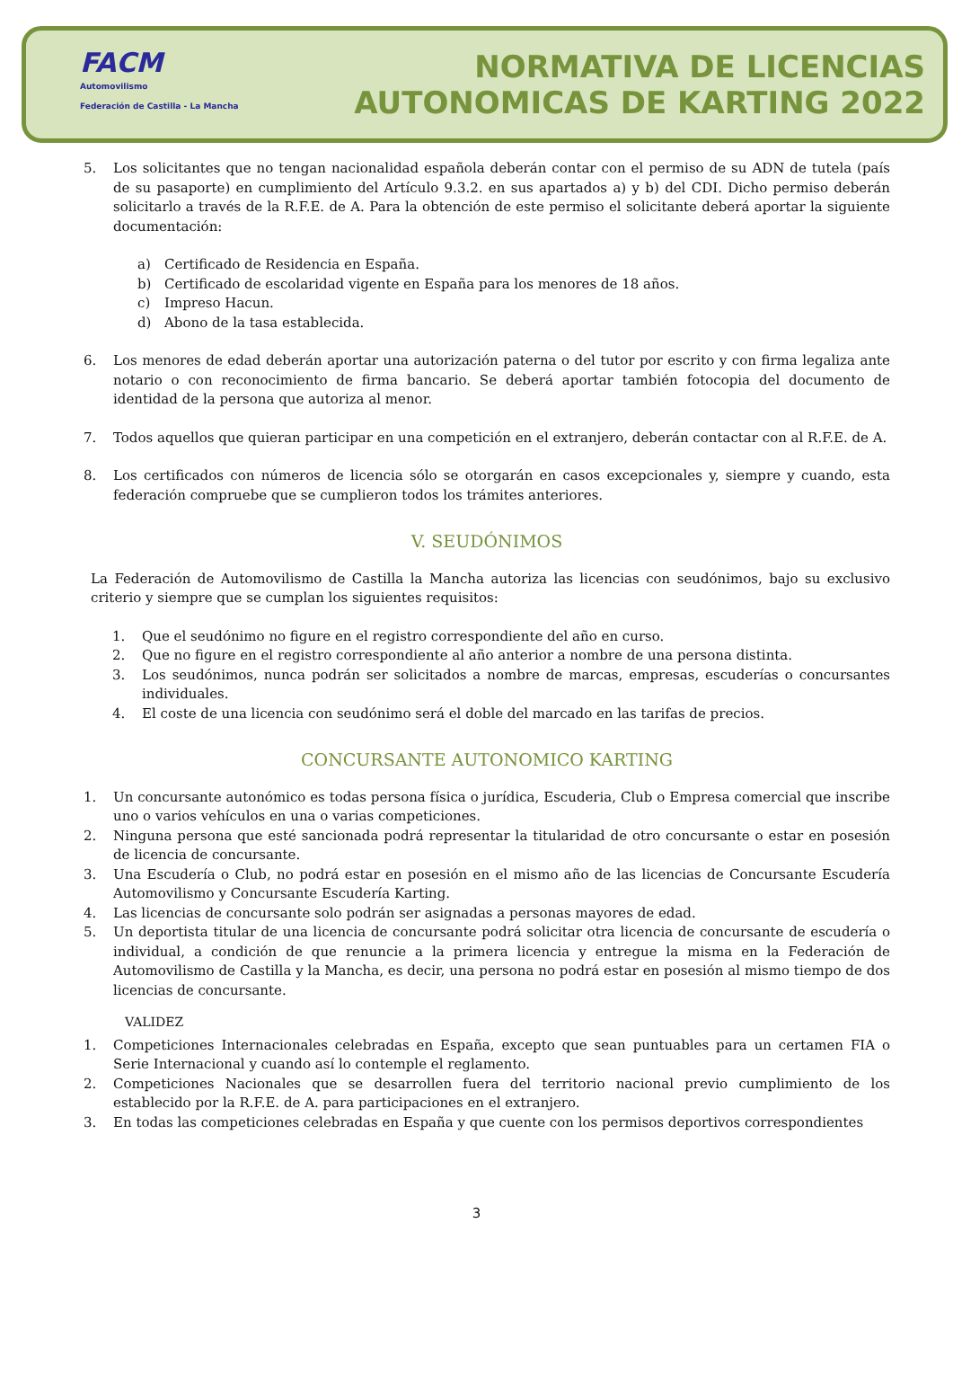FACM
Automovilismo
Federación de Castilla - La Mancha
NORMATIVA DE LICENCIAS
AUTONOMICAS DE KARTING 2022
5. Los solicitantes que no tengan nacionalidad española deberán contar con el permiso de su ADN de tutela (país de su pasaporte) en cumplimiento del Artículo 9.3.2. en sus apartados a) y b) del CDI. Dicho permiso deberán solicitarlo a través de la R.F.E. de A. Para la obtención de este permiso el solicitante deberá aportar la siguiente documentación:
a) Certificado de Residencia en España.
b) Certificado de escolaridad vigente en España para los menores de 18 años.
c) Impreso Hacun.
d) Abono de la tasa establecida.
6. Los menores de edad deberán aportar una autorización paterna o del tutor por escrito y con firma legaliza ante notario o con reconocimiento de firma bancario. Se deberá aportar también fotocopia del documento de identidad de la persona que autoriza al menor.
7. Todos aquellos que quieran participar en una competición en el extranjero, deberán contactar con al R.F.E. de A.
8. Los certificados con números de licencia sólo se otorgarán en casos excepcionales y, siempre y cuando, esta federación compruebe que se cumplieron todos los trámites anteriores.
V. SEUDÓNIMOS
La Federación de Automovilismo de Castilla la Mancha autoriza las licencias con seudónimos, bajo su exclusivo criterio y siempre que se cumplan los siguientes requisitos:
1. Que el seudónimo no figure en el registro correspondiente del año en curso.
2. Que no figure en el registro correspondiente al año anterior a nombre de una persona distinta.
3. Los seudónimos, nunca podrán ser solicitados a nombre de marcas, empresas, escuderías o concursantes individuales.
4. El coste de una licencia con seudónimo será el doble del marcado en las tarifas de precios.
CONCURSANTE AUTONOMICO KARTING
1. Un concursante autonómico es todas persona física o jurídica, Escuderia, Club o Empresa comercial que inscribe uno o varios vehículos en una o varias competiciones.
2. Ninguna persona que esté sancionada podrá representar la titularidad de otro concursante o estar en posesión de licencia de concursante.
3. Una Escudería o Club, no podrá estar en posesión en el mismo año de las licencias de Concursante Escudería Automovilismo y Concursante Escudería Karting.
4. Las licencias de concursante solo podrán ser asignadas a personas mayores de edad.
5. Un deportista titular de una licencia de concursante podrá solicitar otra licencia de concursante de escudería o individual, a condición de que renuncie a la primera licencia y entregue la misma en la Federación de Automovilismo de Castilla y la Mancha, es decir, una persona no podrá estar en posesión al mismo tiempo de dos licencias de concursante.
VALIDEZ
1. Competiciones Internacionales celebradas en España, excepto que sean puntuables para un certamen FIA o Serie Internacional y cuando así lo contemple el reglamento.
2. Competiciones Nacionales que se desarrollen fuera del territorio nacional previo cumplimiento de los establecido por la R.F.E. de A. para participaciones en el extranjero.
3. En todas las competiciones celebradas en España y que cuente con los permisos deportivos correspondientes
3